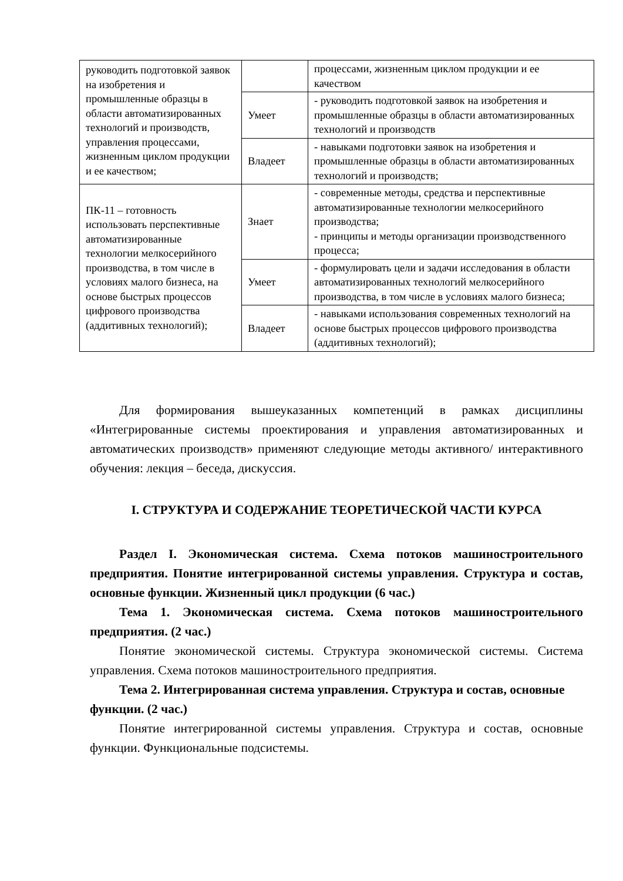| руководить подготовкой заявок на изобретения и промышленные образцы в области автоматизированных технологий и производств, управления процессами, жизненным циклом продукции и ее качеством; | | процессами, жизненным циклом продукции и ее качеством |
| | Умеет | - руководить подготовкой заявок на изобретения и промышленные образцы в области автоматизированных технологий и производств |
| | Владеет | - навыками подготовки заявок на изобретения и промышленные образцы в области автоматизированных технологий и производств; |
| ПК-11 – готовность использовать перспективные автоматизированные технологии мелкосерийного производства, в том числе в условиях малого бизнеса, на основе быстрых процессов цифрового производства (аддитивных технологий); | Знает | - современные методы, средства и перспективные автоматизированные технологии мелкосерийного производства; - принципы и методы организации производственного процесса; |
| | Умеет | - формулировать цели и задачи исследования в области автоматизированных технологий мелкосерийного производства, в том числе в условиях малого бизнеса; |
| | Владеет | - навыками использования современных технологий на основе быстрых процессов цифрового производства (аддитивных технологий); |
Для формирования вышеуказанных компетенций в рамках дисциплины «Интегрированные системы проектирования и управления автоматизированных и автоматических производств» применяют следующие методы активного/ интерактивного обучения: лекция – беседа, дискуссия.
I. СТРУКТУРА И СОДЕРЖАНИЕ ТЕОРЕТИЧЕСКОЙ ЧАСТИ КУРСА
Раздел I. Экономическая система. Схема потоков машиностроительного предприятия. Понятие интегрированной системы управления. Структура и состав, основные функции. Жизненный цикл продукции (6 час.)
Тема 1. Экономическая система. Схема потоков машиностроительного предприятия. (2 час.)
Понятие экономической системы. Структура экономической системы. Система управления. Схема потоков машиностроительного предприятия.
Тема 2. Интегрированная система управления. Структура и состав, основные функции. (2 час.)
Понятие интегрированной системы управления. Структура и состав, основные функции. Функциональные подсистемы.